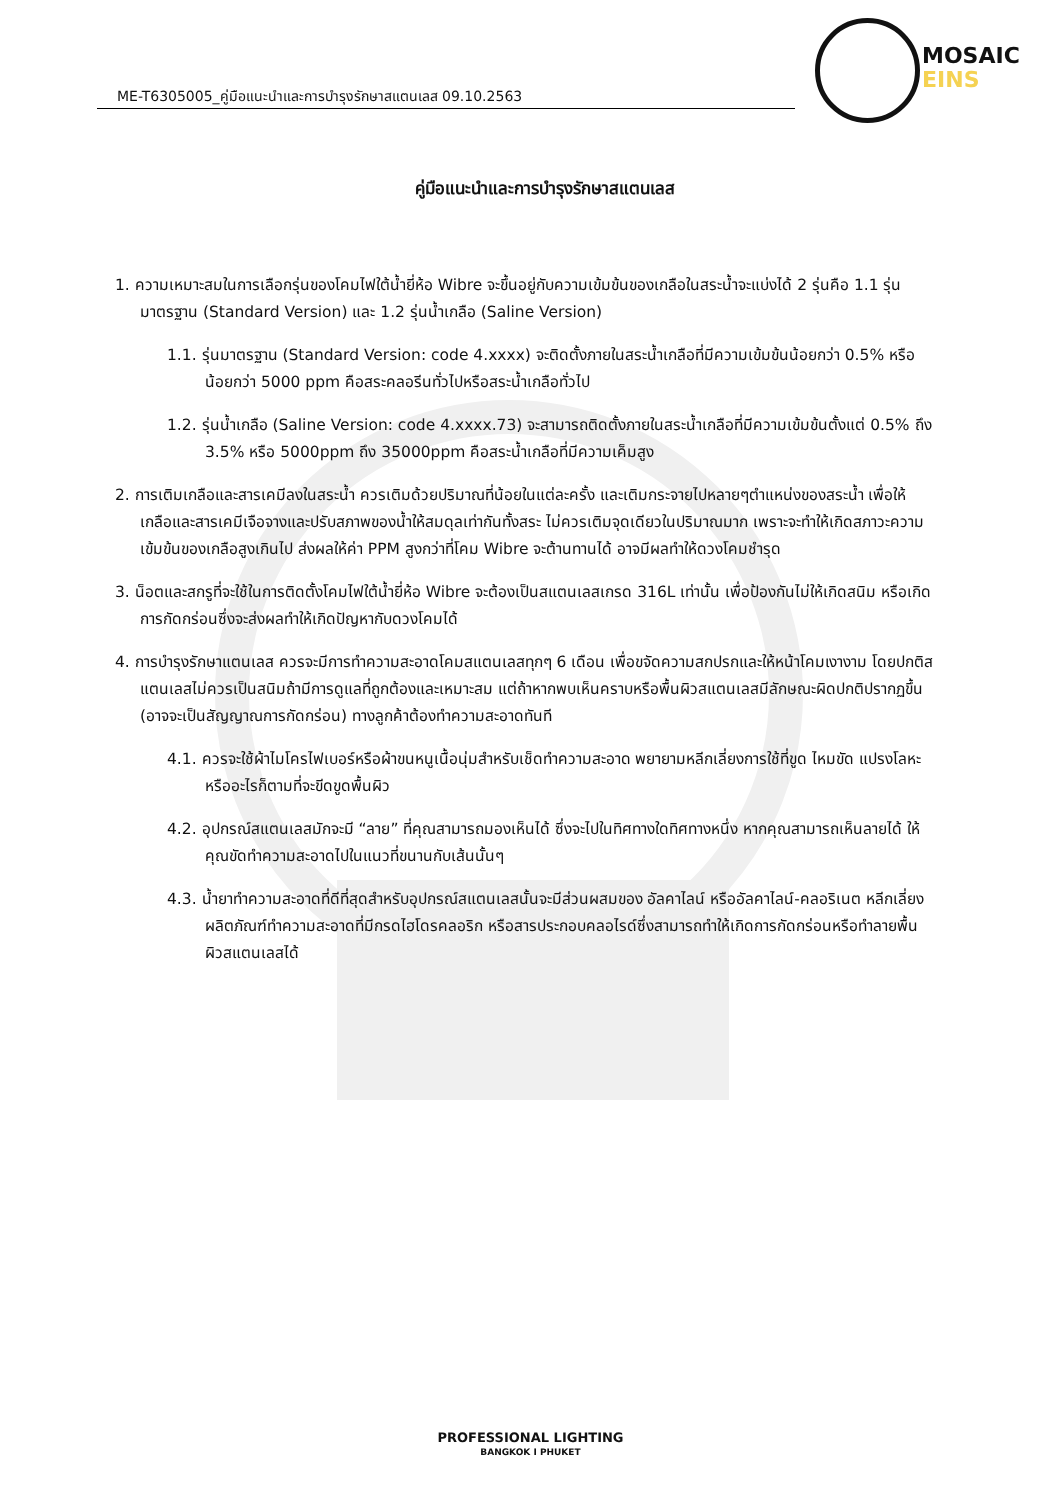ME-T6305005_คู่มือแนะนำและการบำรุงรักษาสแตนเลส 09.10.2563
MOSAIC
EINS
คู่มือแนะนำและการบำรุงรักษาสแตนเลส
1. ความเหมาะสมในการเลือกรุ่นของโคมไฟใต้น้ำยี่ห้อ Wibre จะขึ้นอยู่กับความเข้มข้นของเกลือในสระน้ำจะแบ่งได้ 2 รุ่นคือ 1.1 รุ่นมาตรฐาน (Standard Version) และ 1.2 รุ่นน้ำเกลือ (Saline Version)
1.1. รุ่นมาตรฐาน (Standard Version: code 4.xxxx) จะติดตั้งภายในสระน้ำเกลือที่มีความเข้มข้นน้อยกว่า 0.5% หรือน้อยกว่า 5000 ppm คือสระคลอรีนทั่วไปหรือสระน้ำเกลือทั่วไป
1.2. รุ่นน้ำเกลือ (Saline Version: code 4.xxxx.73) จะสามารถติดตั้งภายในสระน้ำเกลือที่มีความเข้มข้นตั้งแต่ 0.5% ถึง 3.5% หรือ 5000ppm ถึง 35000ppm คือสระน้ำเกลือที่มีความเค็มสูง
2. การเติมเกลือและสารเคมีลงในสระน้ำ ควรเติมด้วยปริมาณที่น้อยในแต่ละครั้ง และเติมกระจายไปหลายๆตำแหน่งของสระน้ำ เพื่อให้เกลือและสารเคมีเจือจางและปรับสภาพของน้ำให้สมดุลเท่ากันทั้งสระ ไม่ควรเติมจุดเดียวในปริมาณมาก เพราะจะทำให้เกิดสภาวะความเข้มข้นของเกลือสูงเกินไป ส่งผลให้ค่า PPM สูงกว่าที่โคม Wibre จะต้านทานได้ อาจมีผลทำให้ดวงโคมชำรุด
3. น็อตและสกรูที่จะใช้ในการติดตั้งโคมไฟใต้น้ำยี่ห้อ Wibre จะต้องเป็นสแตนเลสเกรด 316L เท่านั้น เพื่อป้องกันไม่ให้เกิดสนิม หรือเกิดการกัดกร่อนซึ่งจะส่งผลทำให้เกิดปัญหากับดวงโคมได้
4. การบำรุงรักษาแตนเลส ควรจะมีการทำความสะอาดโคมสแตนเลสทุกๆ 6 เดือน เพื่อขจัดความสกปรกและให้หน้าโคมเงางาม โดยปกติสแตนเลสไม่ควรเป็นสนิมถ้ามีการดูแลที่ถูกต้องและเหมาะสม แต่ถ้าหากพบเห็นคราบหรือพื้นผิวสแตนเลสมีลักษณะผิดปกติปรากฏขึ้น (อาจจะเป็นสัญญาณการกัดกร่อน) ทางลูกค้าต้องทำความสะอาดทันที
4.1. ควรจะใช้ผ้าไมโครไฟเบอร์หรือผ้าขนหนูเนื้อนุ่มสำหรับเช็ดทำความสะอาด พยายามหลีกเลี่ยงการใช้ที่ขูด ไหมขัด แปรงโลหะ หรืออะไรก็ตามที่จะขีดขูดพื้นผิว
4.2. อุปกรณ์สแตนเลสมักจะมี “ลาย” ที่คุณสามารถมองเห็นได้ ซึ่งจะไปในทิศทางใดทิศทางหนึ่ง หากคุณสามารถเห็นลายได้ ให้คุณขัดทำความสะอาดไปในแนวที่ขนานกับเส้นนั้นๆ
4.3. น้ำยาทำความสะอาดที่ดีที่สุดสำหรับอุปกรณ์สแตนเลสนั้นจะมีส่วนผสมของ อัลคาไลน์ หรืออัลคาไลน์-คลอริเนต หลีกเลี่ยงผลิตภัณฑ์ทำความสะอาดที่มีกรดไฮโดรคลอริก หรือสารประกอบคลอไรด์ซึ่งสามารถทำให้เกิดการกัดกร่อนหรือทำลายพื้นผิวสแตนเลสได้
PROFESSIONAL LIGHTING
BANGKOK I PHUKET